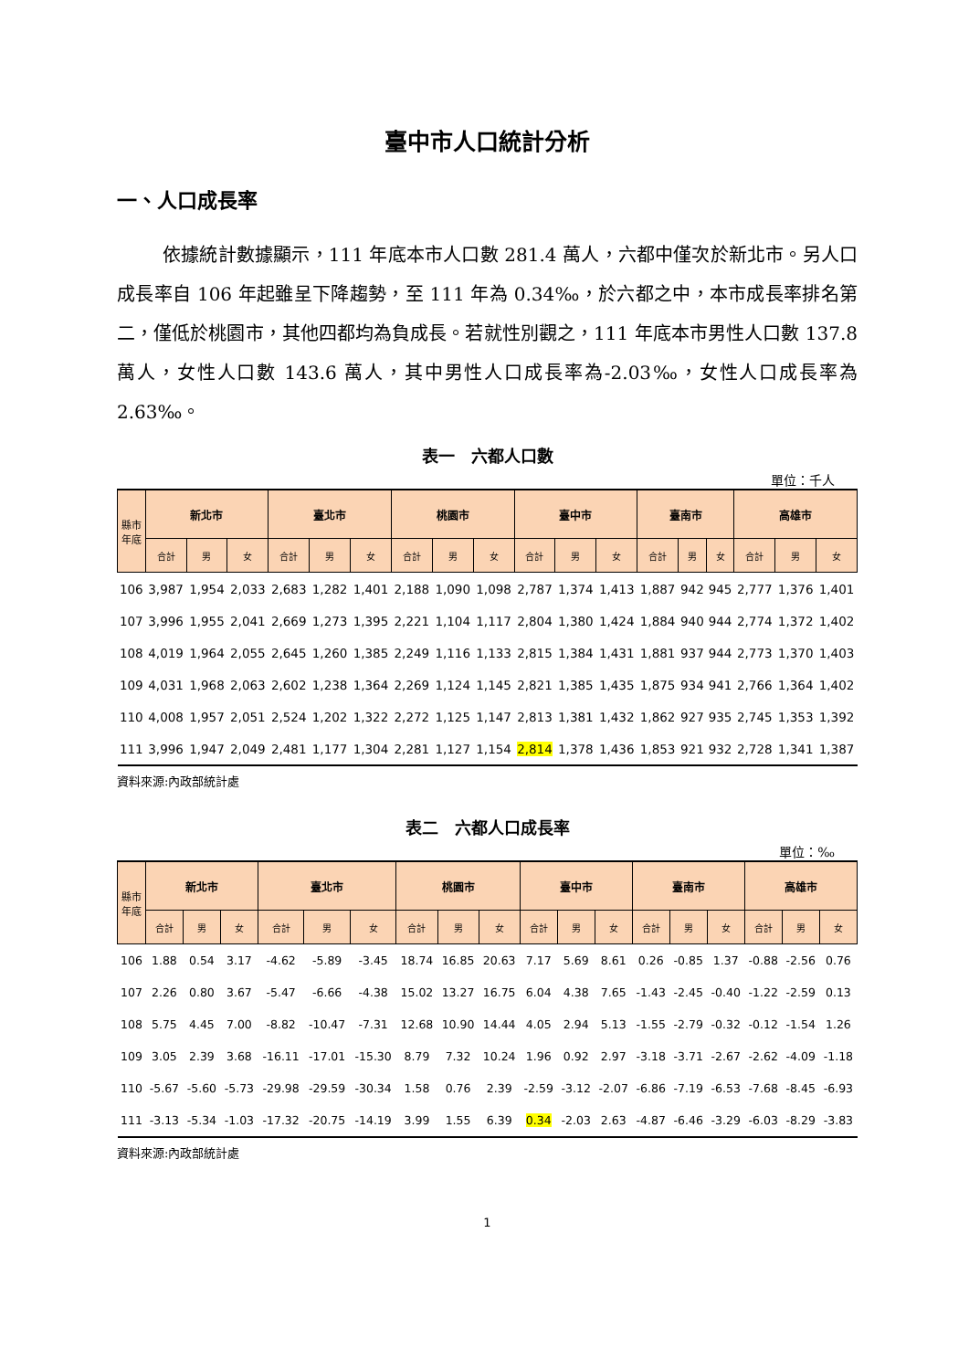臺中市人口統計分析
一、人口成長率
依據統計數據顯示，111 年底本市人口數 281.4 萬人，六都中僅次於新北市。另人口成長率自 106 年起雖呈下降趨勢，至 111 年為 0.34‰，於六都之中，本市成長率排名第二，僅低於桃園市，其他四都均為負成長。若就性別觀之，111 年底本市男性人口數 137.8 萬人，女性人口數 143.6 萬人，其中男性人口成長率為-2.03‰，女性人口成長率為 2.63‰。
表一　六都人口數
單位：千人
| 縣市 年底 | 新北市 | | | 臺北市 | | | 桃園市 | | | 臺中市 | | | 臺南市 | | | 高雄市 | | |
| --- | --- | --- | --- | --- | --- | --- | --- | --- | --- | --- | --- | --- | --- | --- | --- | --- | --- | --- |
| | 合計 | 男 | 女 | 合計 | 男 | 女 | 合計 | 男 | 女 | 合計 | 男 | 女 | 合計 | 男 | 女 | 合計 | 男 | 女 |
| 106 | 3,987 | 1,954 | 2,033 | 2,683 | 1,282 | 1,401 | 2,188 | 1,090 | 1,098 | 2,787 | 1,374 | 1,413 | 1,887 | 942 | 945 | 2,777 | 1,376 | 1,401 |
| 107 | 3,996 | 1,955 | 2,041 | 2,669 | 1,273 | 1,395 | 2,221 | 1,104 | 1,117 | 2,804 | 1,380 | 1,424 | 1,884 | 940 | 944 | 2,774 | 1,372 | 1,402 |
| 108 | 4,019 | 1,964 | 2,055 | 2,645 | 1,260 | 1,385 | 2,249 | 1,116 | 1,133 | 2,815 | 1,384 | 1,431 | 1,881 | 937 | 944 | 2,773 | 1,370 | 1,403 |
| 109 | 4,031 | 1,968 | 2,063 | 2,602 | 1,238 | 1,364 | 2,269 | 1,124 | 1,145 | 2,821 | 1,385 | 1,435 | 1,875 | 934 | 941 | 2,766 | 1,364 | 1,402 |
| 110 | 4,008 | 1,957 | 2,051 | 2,524 | 1,202 | 1,322 | 2,272 | 1,125 | 1,147 | 2,813 | 1,381 | 1,432 | 1,862 | 927 | 935 | 2,745 | 1,353 | 1,392 |
| 111 | 3,996 | 1,947 | 2,049 | 2,481 | 1,177 | 1,304 | 2,281 | 1,127 | 1,154 | 2,814 | 1,378 | 1,436 | 1,853 | 921 | 932 | 2,728 | 1,341 | 1,387 |
資料來源:內政部統計處
表二　六都人口成長率
單位：‰
| 縣市 年底 | 新北市 | | | 臺北市 | | | 桃園市 | | | 臺中市 | | | 臺南市 | | | 高雄市 | | |
| --- | --- | --- | --- | --- | --- | --- | --- | --- | --- | --- | --- | --- | --- | --- | --- | --- | --- | --- |
| | 合計 | 男 | 女 | 合計 | 男 | 女 | 合計 | 男 | 女 | 合計 | 男 | 女 | 合計 | 男 | 女 | 合計 | 男 | 女 |
| 106 | 1.88 | 0.54 | 3.17 | -4.62 | -5.89 | -3.45 | 18.74 | 16.85 | 20.63 | 7.17 | 5.69 | 8.61 | 0.26 | -0.85 | 1.37 | -0.88 | -2.56 | 0.76 |
| 107 | 2.26 | 0.80 | 3.67 | -5.47 | -6.66 | -4.38 | 15.02 | 13.27 | 16.75 | 6.04 | 4.38 | 7.65 | -1.43 | -2.45 | -0.40 | -1.22 | -2.59 | 0.13 |
| 108 | 5.75 | 4.45 | 7.00 | -8.82 | -10.47 | -7.31 | 12.68 | 10.90 | 14.44 | 4.05 | 2.94 | 5.13 | -1.55 | -2.79 | -0.32 | -0.12 | -1.54 | 1.26 |
| 109 | 3.05 | 2.39 | 3.68 | -16.11 | -17.01 | -15.30 | 8.79 | 7.32 | 10.24 | 1.96 | 0.92 | 2.97 | -3.18 | -3.71 | -2.67 | -2.62 | -4.09 | -1.18 |
| 110 | -5.67 | -5.60 | -5.73 | -29.98 | -29.59 | -30.34 | 1.58 | 0.76 | 2.39 | -2.59 | -3.12 | -2.07 | -6.86 | -7.19 | -6.53 | -7.68 | -8.45 | -6.93 |
| 111 | -3.13 | -5.34 | -1.03 | -17.32 | -20.75 | -14.19 | 3.99 | 1.55 | 6.39 | 0.34 | -2.03 | 2.63 | -4.87 | -6.46 | -3.29 | -6.03 | -8.29 | -3.83 |
資料來源:內政部統計處
1